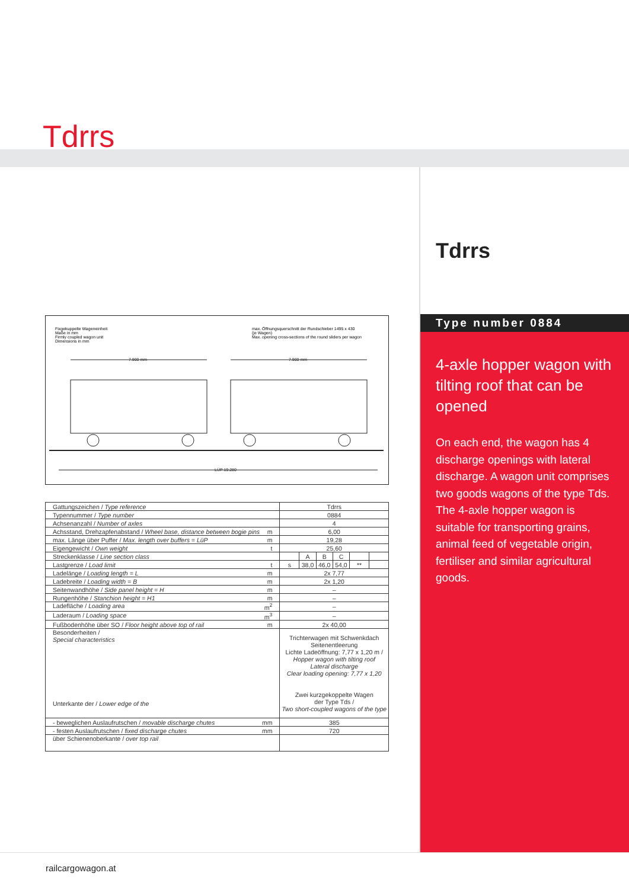Tdrrs
Fixgekuppelte Wageneinheit
Maße in mm
Firmly coupled wagon unit
Dimensions in mm
max. Öffnungsquerschnitt der Rundschieber 1495 x 430
(je Wagen)
Max. opening cross-sections of the round sliders per wagon
7.900 mm
7.900 mm
LÜP 19.280
| Gattungszeichen / Type reference | Tdrrs | | | | | |
| Typennummer / Type number | 0884 | | | | | |
| Achsenanzahl / Number of axles | 4 | | | | | |
| Achsstand, Drehzapfenabstand / Wheel base, distance between bogie pins m | 6,00 | | | | | |
| max. Länge über Puffer / Max. length over buffers = LüP m | 19,28 | | | | | |
| Eigengewicht / Own weight t | 25,60 | | | | | |
| Streckenklasse / Line section class | | A | B | C | | |
| Lastgrenze / Load limit t | s | 38,0 | 46,0 | 54,0 | ** | |
| Ladelänge / Loading length = L m | 2x 7,77 | | | | | |
| Ladebreite / Loading width = B m | 2x 1,20 | | | | | |
| Seitenwandhöhe / Side panel height = H m | – | | | | | |
| Rungenhöhe / Stanchion height = H1 m | – | | | | | |
| Ladefläche / Loading area m<sup>2</sup> | – | | | | | |
| Laderaum / Loading space m<sup>3</sup> | – | | | | | |
| Fußbodenhöhe über SO / Floor height above top of rail m | 2x 40,00 | | | | | |
| Besonderheiten / Special characteristics Unterkante der / Lower edge of the | Trichterwagen mit Schwenkdach Seitenentleerung Lichte Ladeöffnung: 7,77 x 1,20 m / Hopper wagon with tilting roof Lateral discharge Clear loading opening: 7,77 x 1,20 Zwei kurzgekoppelte Wagen der Type Tds / Two short-coupled wagons of the type | | | | | |
| - beweglichen Auslaufrutschen / movable discharge chutes mm | 385 | | | | | |
| - festen Auslaufrutschen / fixed discharge chutes mm | 720 | | | | | |
| über Schienenoberkante / over top rail | | | | | | |
Tdrrs
Type number 0884
4-axle hopper wagon with tilting roof that can be opened
On each end, the wagon has 4 discharge openings with lateral discharge. A wagon unit compri­ses two goods wagons of the type Tds. The 4-axle hopper wagon is suitable for transpor­ting grains, animal feed of vege­table origin, fertiliser and similar agricultural goods.
railcargowagon.at